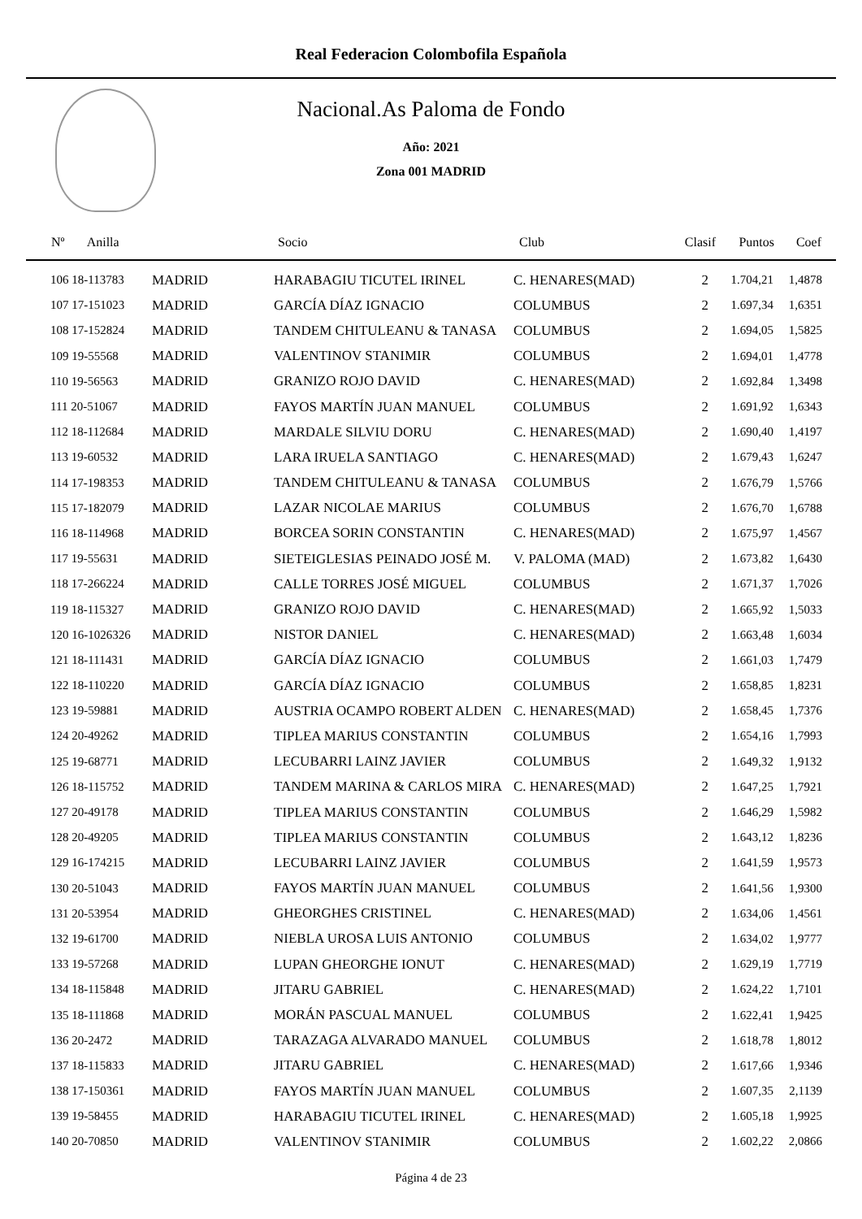Real Federacion Colombofila Española
Nacional.As Paloma de Fondo
Año: 2021
Zona 001 MADRID
| Nº Anilla | | Socio | Club | Clasif | Puntos | Coef |
| --- | --- | --- | --- | --- | --- | --- |
| 106 18-113783 | MADRID | HARABAGIU TICUTEL IRINEL | C. HENARES(MAD) | 2 | 1.704,21 | 1,4878 |
| 107 17-151023 | MADRID | GARCÍA DÍAZ IGNACIO | COLUMBUS | 2 | 1.697,34 | 1,6351 |
| 108 17-152824 | MADRID | TANDEM CHITULEANU & TANASA | COLUMBUS | 2 | 1.694,05 | 1,5825 |
| 109 19-55568 | MADRID | VALENTINOV STANIMIR | COLUMBUS | 2 | 1.694,01 | 1,4778 |
| 110 19-56563 | MADRID | GRANIZO ROJO DAVID | C. HENARES(MAD) | 2 | 1.692,84 | 1,3498 |
| 111 20-51067 | MADRID | FAYOS MARTÍN JUAN MANUEL | COLUMBUS | 2 | 1.691,92 | 1,6343 |
| 112 18-112684 | MADRID | MARDALE SILVIU DORU | C. HENARES(MAD) | 2 | 1.690,40 | 1,4197 |
| 113 19-60532 | MADRID | LARA IRUELA SANTIAGO | C. HENARES(MAD) | 2 | 1.679,43 | 1,6247 |
| 114 17-198353 | MADRID | TANDEM CHITULEANU & TANASA | COLUMBUS | 2 | 1.676,79 | 1,5766 |
| 115 17-182079 | MADRID | LAZAR NICOLAE MARIUS | COLUMBUS | 2 | 1.676,70 | 1,6788 |
| 116 18-114968 | MADRID | BORCEA SORIN CONSTANTIN | C. HENARES(MAD) | 2 | 1.675,97 | 1,4567 |
| 117 19-55631 | MADRID | SIETEIGLESIAS PEINADO JOSÉ M. | V. PALOMA (MAD) | 2 | 1.673,82 | 1,6430 |
| 118 17-266224 | MADRID | CALLE TORRES JOSÉ MIGUEL | COLUMBUS | 2 | 1.671,37 | 1,7026 |
| 119 18-115327 | MADRID | GRANIZO ROJO DAVID | C. HENARES(MAD) | 2 | 1.665,92 | 1,5033 |
| 120 16-1026326 | MADRID | NISTOR DANIEL | C. HENARES(MAD) | 2 | 1.663,48 | 1,6034 |
| 121 18-111431 | MADRID | GARCÍA DÍAZ IGNACIO | COLUMBUS | 2 | 1.661,03 | 1,7479 |
| 122 18-110220 | MADRID | GARCÍA DÍAZ IGNACIO | COLUMBUS | 2 | 1.658,85 | 1,8231 |
| 123 19-59881 | MADRID | AUSTRIA OCAMPO ROBERT ALDEN | C. HENARES(MAD) | 2 | 1.658,45 | 1,7376 |
| 124 20-49262 | MADRID | TIPLEA MARIUS CONSTANTIN | COLUMBUS | 2 | 1.654,16 | 1,7993 |
| 125 19-68771 | MADRID | LECUBARRI LAINZ JAVIER | COLUMBUS | 2 | 1.649,32 | 1,9132 |
| 126 18-115752 | MADRID | TANDEM MARINA & CARLOS MIRA | C. HENARES(MAD) | 2 | 1.647,25 | 1,7921 |
| 127 20-49178 | MADRID | TIPLEA MARIUS CONSTANTIN | COLUMBUS | 2 | 1.646,29 | 1,5982 |
| 128 20-49205 | MADRID | TIPLEA MARIUS CONSTANTIN | COLUMBUS | 2 | 1.643,12 | 1,8236 |
| 129 16-174215 | MADRID | LECUBARRI LAINZ JAVIER | COLUMBUS | 2 | 1.641,59 | 1,9573 |
| 130 20-51043 | MADRID | FAYOS MARTÍN JUAN MANUEL | COLUMBUS | 2 | 1.641,56 | 1,9300 |
| 131 20-53954 | MADRID | GHEORGHES CRISTINEL | C. HENARES(MAD) | 2 | 1.634,06 | 1,4561 |
| 132 19-61700 | MADRID | NIEBLA UROSA LUIS ANTONIO | COLUMBUS | 2 | 1.634,02 | 1,9777 |
| 133 19-57268 | MADRID | LUPAN GHEORGHE IONUT | C. HENARES(MAD) | 2 | 1.629,19 | 1,7719 |
| 134 18-115848 | MADRID | JITARU GABRIEL | C. HENARES(MAD) | 2 | 1.624,22 | 1,7101 |
| 135 18-111868 | MADRID | MORÁN PASCUAL MANUEL | COLUMBUS | 2 | 1.622,41 | 1,9425 |
| 136 20-2472 | MADRID | TARAZAGA ALVARADO MANUEL | COLUMBUS | 2 | 1.618,78 | 1,8012 |
| 137 18-115833 | MADRID | JITARU GABRIEL | C. HENARES(MAD) | 2 | 1.617,66 | 1,9346 |
| 138 17-150361 | MADRID | FAYOS MARTÍN JUAN MANUEL | COLUMBUS | 2 | 1.607,35 | 2,1139 |
| 139 19-58455 | MADRID | HARABAGIU TICUTEL IRINEL | C. HENARES(MAD) | 2 | 1.605,18 | 1,9925 |
| 140 20-70850 | MADRID | VALENTINOV STANIMIR | COLUMBUS | 2 | 1.602,22 | 2,0866 |
Página 4 de 23